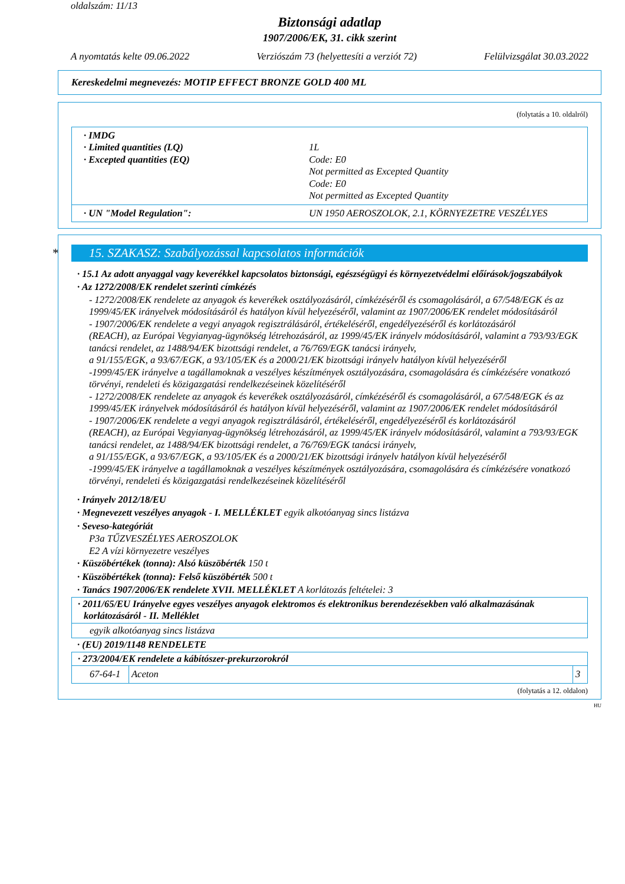oldalszám: 11/13
Biztonsági adatlap
1907/2006/EK, 31. cikk szerint
A nyomtatás kelte 09.06.2022 Verziószám 73 (helyettesíti a verziót 72) Felülvizsgálat 30.03.2022
Kereskedelmi megnevezés: MOTIP EFFECT BRONZE GOLD 400 ML
(folytatás a 10. oldalról)
| / · IMDG · Limited quantities (LQ) · Excepted quantities (EQ) / 1L Code: E0 Not permitted as Excepted Quantity Code: E0 Not permitted as Excepted Quantity / |
| / · UN "Model Regulation": / UN 1950 AEROSZOLOK, 2.1, KÖRNYEZETRE VESZÉLYES / |
* 15. SZAKASZ: Szabályozással kapcsolatos információk
· 15.1 Az adott anyaggal vagy keverékkel kapcsolatos biztonsági, egészségügyi és környezetvédelmi előírások/jogszabályok
· Az 1272/2008/EK rendelet szerinti címkézés
- 1272/2008/EK rendelete az anyagok és keverékek osztályozásáról, címkézéséről és csomagolásáról, a 67/548/EGK és az 1999/45/EK irányelvek módosításáról és hatályon kívül helyezéséről, valamint az 1907/2006/EK rendelet módosításáról
- 1907/2006/EK rendelete a vegyi anyagok regisztrálásáról, értékeléséről, engedélyezéséről és korlátozásáról
(REACH), az Európai Vegyianyag-ügynökség létrehozásáról, az 1999/45/EK irányelv módosításáról, valamint a 793/93/EGK tanácsi rendelet, az 1488/94/EK bizottsági rendelet, a 76/769/EGK tanácsi irányelv,
a 91/155/EGK, a 93/67/EGK, a 93/105/EK és a 2000/21/EK bizottsági irányelv hatályon kívül helyezéséről
-1999/45/EK irányelve a tagállamoknak a veszélyes készítmények osztályozására, csomagolására és címkézésére vonatkozó törvényi, rendeleti és közigazgatási rendelkezéseinek közelítéséről
- 1272/2008/EK rendelete az anyagok és keverékek osztályozásáról, címkézéséről és csomagolásáról, a 67/548/EGK és az 1999/45/EK irányelvek módosításáról és hatályon kívül helyezéséről, valamint az 1907/2006/EK rendelet módosításáról
- 1907/2006/EK rendelete a vegyi anyagok regisztrálásáról, értékeléséről, engedélyezéséről és korlátozásáról
(REACH), az Európai Vegyianyag-ügynökség létrehozásáról, az 1999/45/EK irányelv módosításáról, valamint a 793/93/EGK tanácsi rendelet, az 1488/94/EK bizottsági rendelet, a 76/769/EGK tanácsi irányelv,
a 91/155/EGK, a 93/67/EGK, a 93/105/EK és a 2000/21/EK bizottsági irányelv hatályon kívül helyezéséről
-1999/45/EK irányelve a tagállamoknak a veszélyes készítmények osztályozására, csomagolására és címkézésére vonatkozó törvényi, rendeleti és közigazgatási rendelkezéseinek közelítéséről
· Irányelv 2012/18/EU
· Megnevezett veszélyes anyagok - I. MELLÉKLET egyik alkotóanyag sincs listázva
· Seveso-kategóriát
P3a TŰZVESZÉLYES AEROSZOLOK
E2 A vízi környezetre veszélyes
· Küszöbértékek (tonna): Alsó küszöbérték 150 t
· Küszöbértékek (tonna): Felső küszöbérték 500 t
· Tanács 1907/2006/EK rendelete XVII. MELLÉKLET A korlátozás feltételei: 3
· 2011/65/EU Irányelve egyes veszélyes anyagok elektromos és elektronikus berendezésekben való alkalmazásának korlátozásáról - II. Melléklet
egyik alkotóanyag sincs listázva
· (EU) 2019/1148 RENDELETE
· 273/2004/EK rendelete a kábítószer-prekurzorokról
| 67-64-1 | Aceton | 3 |
(folytatás a 12. oldalon)
HU